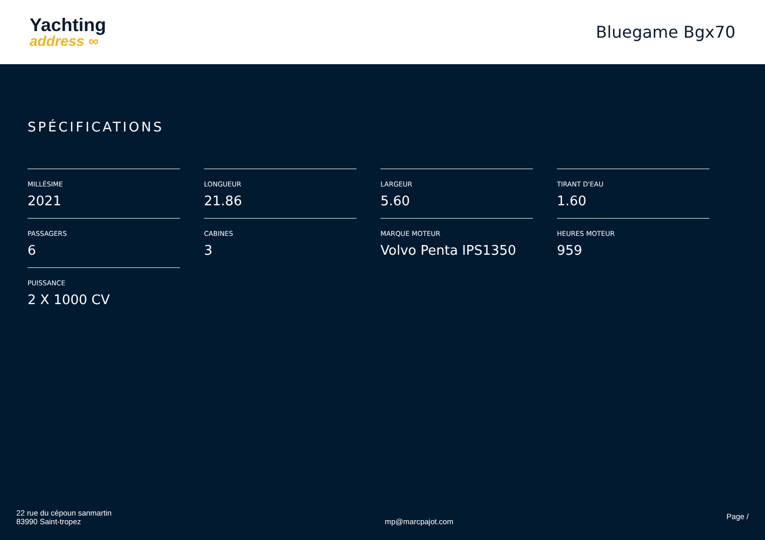Yachting
address ∞
Bluegame Bgx70
SPÉCIFICATIONS
MILLÉSIME
2021
LONGUEUR
21.86
LARGEUR
5.60
TIRANT D'EAU
1.60
PASSAGERS
6
CABINES
3
MARQUE MOTEUR
Volvo Penta IPS1350
HEURES MOTEUR
959
PUISSANCE
2 X 1000 CV
22 rue du cépoun sanmartin
83990 Saint-tropez
mp@marcpajot.com
Page /